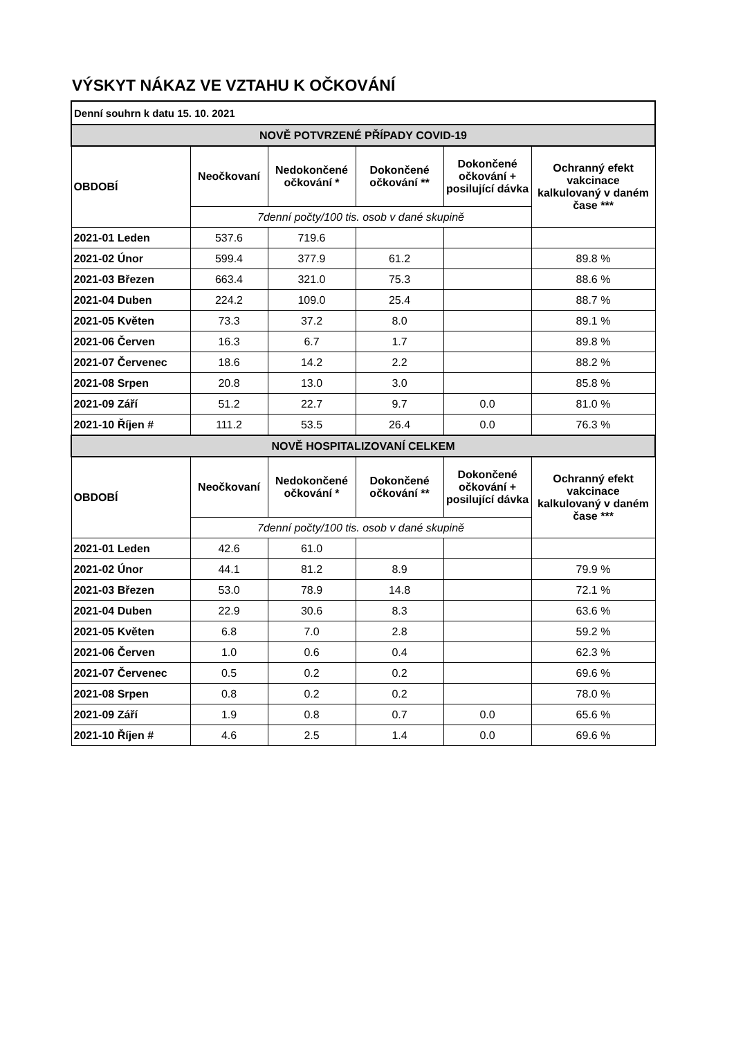VÝSKYT NÁKAZ VE VZTAHU K OČKOVÁNÍ
| Denní souhrn k datu 15. 10. 2021 | | | | | |
| --- | --- | --- | --- | --- | --- |
| NOVĚ POTVRZENÉ PŘÍPADY COVID-19 | | | | | |
| OBDOBÍ | Neočkovaní | Nedokončené očkování * | Dokončené očkování ** | Dokončené očkování + posilující dávka | Ochranný efekt vakcinace kalkulovaný v daném čase *** |
| | 7denní počty/100 tis. osob v dané skupině | | | | |
| 2021-01 Leden | 537.6 | 719.6 | | | |
| 2021-02 Únor | 599.4 | 377.9 | 61.2 | | 89.8 % |
| 2021-03 Březen | 663.4 | 321.0 | 75.3 | | 88.6 % |
| 2021-04 Duben | 224.2 | 109.0 | 25.4 | | 88.7 % |
| 2021-05 Květen | 73.3 | 37.2 | 8.0 | | 89.1 % |
| 2021-06 Červen | 16.3 | 6.7 | 1.7 | | 89.8 % |
| 2021-07 Červenec | 18.6 | 14.2 | 2.2 | | 88.2 % |
| 2021-08 Srpen | 20.8 | 13.0 | 3.0 | | 85.8 % |
| 2021-09 Září | 51.2 | 22.7 | 9.7 | 0.0 | 81.0 % |
| 2021-10 Říjen # | 111.2 | 53.5 | 26.4 | 0.0 | 76.3 % |
| NOVĚ HOSPITALIZOVANÍ CELKEM | | | | | |
| OBDOBÍ | Neočkovaní | Nedokončené očkování * | Dokončené očkování ** | Dokončené očkování + posilující dávka | Ochranný efekt vakcinace kalkulovaný v daném čase *** |
| | 7denní počty/100 tis. osob v dané skupině | | | | |
| 2021-01 Leden | 42.6 | 61.0 | | | |
| 2021-02 Únor | 44.1 | 81.2 | 8.9 | | 79.9 % |
| 2021-03 Březen | 53.0 | 78.9 | 14.8 | | 72.1 % |
| 2021-04 Duben | 22.9 | 30.6 | 8.3 | | 63.6 % |
| 2021-05 Květen | 6.8 | 7.0 | 2.8 | | 59.2 % |
| 2021-06 Červen | 1.0 | 0.6 | 0.4 | | 62.3 % |
| 2021-07 Červenec | 0.5 | 0.2 | 0.2 | | 69.6 % |
| 2021-08 Srpen | 0.8 | 0.2 | 0.2 | | 78.0 % |
| 2021-09 Září | 1.9 | 0.8 | 0.7 | 0.0 | 65.6 % |
| 2021-10 Říjen # | 4.6 | 2.5 | 1.4 | 0.0 | 69.6 % |